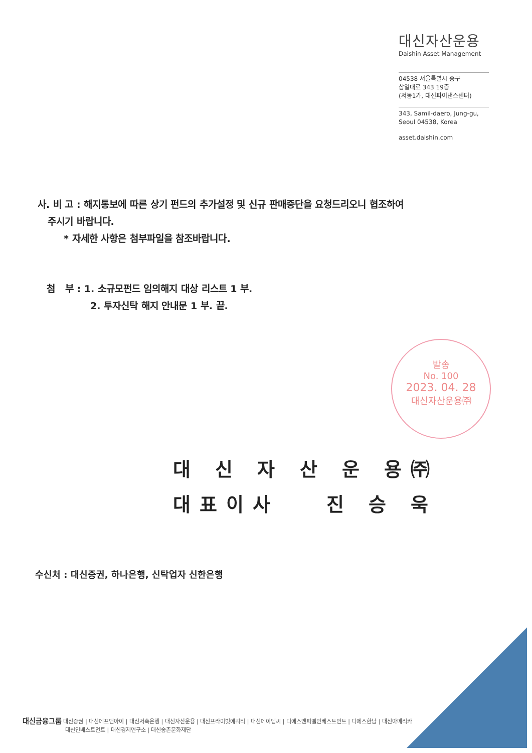대신자산운용
Daishin Asset Management
04538 서울특별시 중구
삼일대로 343 19층
(저동1가, 대신파이낸스센터)
343, Samil-daero, Jung-gu,
Seoul 04538, Korea
asset.daishin.com
사. 비 고 : 해지통보에 따른 상기 펀드의 추가설정 및 신규 판매중단을 요청드리오니 협조하여
주시기 바랍니다.
* 자세한 사항은 첨부파일을 참조바랍니다.
첨 부 : 1. 소규모펀드 임의해지 대상 리스트 1 부.
2. 투자신탁 해지 안내문 1 부. 끝.
발송
No. 100
2023. 04. 28
대신자산운용㈜
대 신 자 산 운 용㈜
대표이사 진 승 욱
수신처 : 대신증권, 하나은행, 신탁업자 신한은행
대신금융그룹 대신증권 | 대신에프앤아이 | 대신저축은행 | 대신자산운용 | 대신프라이빗에쿼티 | 대신에이엠씨 | 디에스엔피엘인베스트먼트 | 디에스한남 | 대신아메리카
대신인베스트먼트 | 대신경제연구소 | 대신송촌문화재단